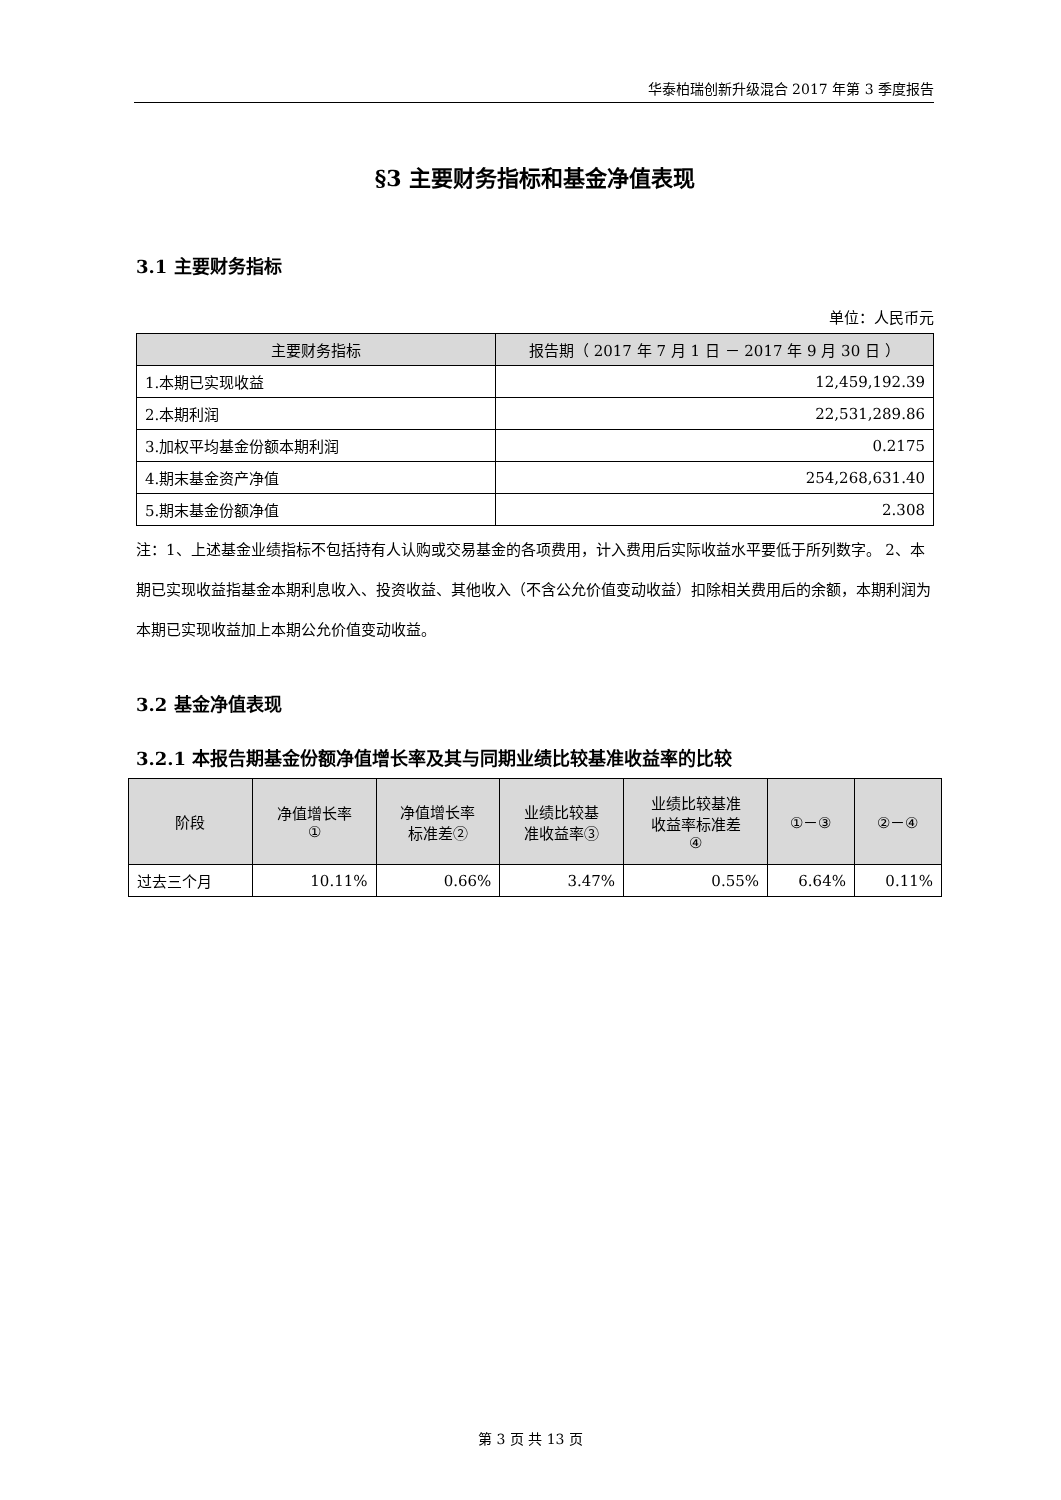华泰柏瑞创新升级混合 2017 年第 3 季度报告
§3 主要财务指标和基金净值表现
3.1 主要财务指标
单位：人民币元
| 主要财务指标 | 报告期（ 2017 年 7 月 1 日 － 2017 年 9 月 30 日 ） |
| --- | --- |
| 1.本期已实现收益 | 12,459,192.39 |
| 2.本期利润 | 22,531,289.86 |
| 3.加权平均基金份额本期利润 | 0.2175 |
| 4.期末基金资产净值 | 254,268,631.40 |
| 5.期末基金份额净值 | 2.308 |
注：1、上述基金业绩指标不包括持有人认购或交易基金的各项费用，计入费用后实际收益水平要低于所列数字。 2、本期已实现收益指基金本期利息收入、投资收益、其他收入（不含公允价值变动收益）扣除相关费用后的余额，本期利润为本期已实现收益加上本期公允价值变动收益。
3.2 基金净值表现
3.2.1 本报告期基金份额净值增长率及其与同期业绩比较基准收益率的比较
| 阶段 | 净值增长率 ① | 净值增长率 标准差② | 业绩比较基 准收益率③ | 业绩比较基准 收益率标准差 ④ | ①－③ | ②－④ |
| --- | --- | --- | --- | --- | --- | --- |
| 过去三个月 | 10.11% | 0.66% | 3.47% | 0.55% | 6.64% | 0.11% |
第 3 页 共 13 页